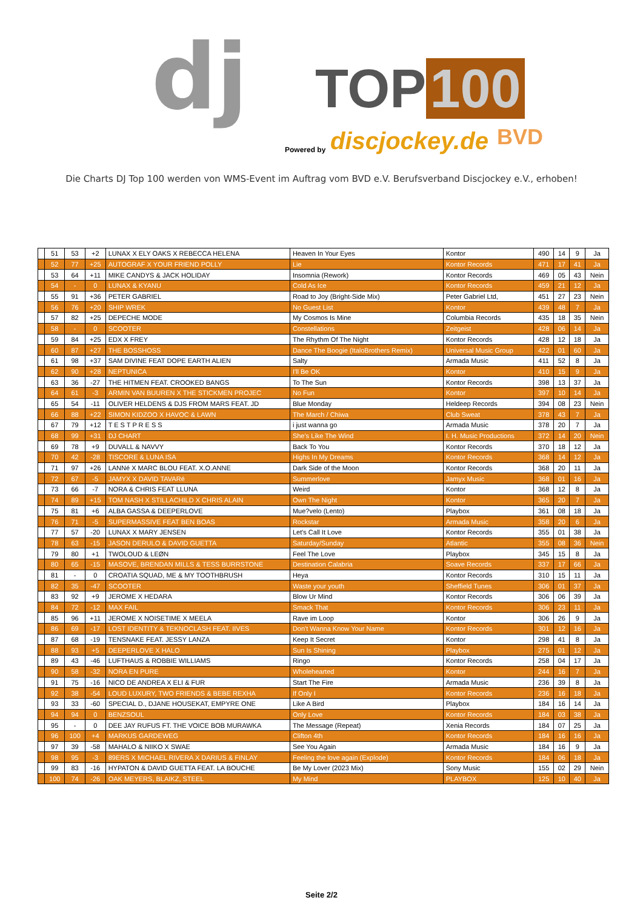dj TOP 100
Powered by discjockey.de BVD
Die Charts DJ Top 100 werden von WMS-Event im Auftrag vom BVD e.V. Berufsverband Discjockey e.V., erhoben!
| | 51 | 53 | +2 | LUNAX X ELY OAKS X REBECCA HELENA | Heaven In Your Eyes | Kontor | 490 | 14 | 9 | Ja |
| | 52 | 77 | +25 | AUTOGRAF X YOUR FRIEND POLLY | Lie | Kontor Records | 471 | 17 | 41 | Ja |
| | 53 | 64 | +11 | MIKE CANDYS & JACK HOLIDAY | Insomnia (Rework) | Kontor Records | 469 | 05 | 43 | Nein |
| | 54 | - | 0 | LUNAX & KYANU | Cold As Ice | Kontor Records | 459 | 21 | 12 | Ja |
| | 55 | 91 | +36 | PETER GABRIEL | Road to Joy (Bright-Side Mix) | Peter Gabriel Ltd, | 451 | 27 | 23 | Nein |
| | 56 | 76 | +20 | SHIP WREK | No Guest List | Kontor | 439 | 48 | 7 | Ja |
| | 57 | 82 | +25 | DEPECHE MODE | My Cosmos Is Mine | Columbia Records | 435 | 18 | 35 | Nein |
| | 58 | - | 0 | SCOOTER | Constellations | Zeitgeist | 428 | 06 | 14 | Ja |
| | 59 | 84 | +25 | EDX X FREY | The Rhythm Of The Night | Kontor Records | 428 | 12 | 18 | Ja |
| | 60 | 87 | +27 | THE BOSSHOSS | Dance The Boogie (ItaloBrothers Remix) | Universal Music Group | 422 | 01 | 60 | Ja |
| | 61 | 98 | +37 | SAM DIVINE FEAT DOPE EARTH ALIEN | Salty | Armada Music | 411 | 52 | 8 | Ja |
| | 62 | 90 | +28 | NEPTUNICA | I'll Be OK | Kontor | 410 | 15 | 9 | Ja |
| | 63 | 36 | -27 | THE HITMEN FEAT. CROOKED BANGS | To The Sun | Kontor Records | 398 | 13 | 37 | Ja |
| | 64 | 61 | -3 | ARMIN VAN BUUREN X THE STICKMEN PROJEC | No Fun | Kontor | 397 | 10 | 14 | Ja |
| | 65 | 54 | -11 | OLIVER HELDENS & DJS FROM MARS FEAT. JD | Blue Monday | Heldeep Records | 394 | 08 | 23 | Nein |
| | 66 | 88 | +22 | SIMON KIDZOO X HAVOC & LAWN | The March / Chiwa | Club Sweat | 378 | 43 | 7 | Ja |
| | 67 | 79 | +12 | T E S T P R E S S | i just wanna go | Armada Music | 378 | 20 | 7 | Ja |
| | 68 | 99 | +31 | DJ CHART | She's Like The Wind | I. H. Music Productions | 372 | 14 | 20 | Nein |
| | 69 | 78 | +9 | DUVALL & NAVVY | Back To You | Kontor Records | 370 | 18 | 12 | Ja |
| | 70 | 42 | -28 | TISCORE & LUNA ISA | Highs In My Dreams | Kontor Records | 368 | 14 | 12 | Ja |
| | 71 | 97 | +26 | LANNé X MARC BLOU FEAT. X.O.ANNE | Dark Side of the Moon | Kontor Records | 368 | 20 | 11 | Ja |
| | 72 | 67 | -5 | JAMYX X DAVID TAVARé | Summerlove | Jamyx Music | 368 | 01 | 16 | Ja |
| | 73 | 66 | -7 | NORA & CHRIS FEAT LLUNA | Weird | Kontor | 368 | 12 | 8 | Ja |
| | 74 | 89 | +15 | TOM NASH X STILLACHILD X CHRIS ALAIN | Own The Night | Kontor | 365 | 20 | 7 | Ja |
| | 75 | 81 | +6 | ALBA GASSA & DEEPERLOVE | Mue?velo (Lento) | Playbox | 361 | 08 | 18 | Ja |
| | 76 | 71 | -5 | SUPERMASSIVE FEAT BEN BOAS | Rockstar | Armada Music | 358 | 20 | 6 | Ja |
| | 77 | 57 | -20 | LUNAX X MARY JENSEN | Let's Call It Love | Kontor Records | 355 | 01 | 38 | Ja |
| | 78 | 63 | -15 | JASON DERULO & DAVID GUETTA | Saturday/Sunday | Atlantic | 355 | 08 | 36 | Nein |
| | 79 | 80 | +1 | TWOLOUD & LEØN | Feel The Love | Playbox | 345 | 15 | 8 | Ja |
| | 80 | 65 | -15 | MASOVE, BRENDAN MILLS & TESS BURRSTONE | Destination Calabria | Soave Records | 337 | 17 | 66 | Ja |
| | 81 | - | 0 | CROATIA SQUAD, ME & MY TOOTHBRUSH | Heya | Kontor Records | 310 | 15 | 11 | Ja |
| | 82 | 35 | -47 | SCOOTER | Waste your youth | Sheffield Tunes | 306 | 01 | 37 | Ja |
| | 83 | 92 | +9 | JEROME X HEDARA | Blow Ur Mind | Kontor Records | 306 | 06 | 39 | Ja |
| | 84 | 72 | -12 | MAX FAIL | Smack That | Kontor Records | 306 | 23 | 11 | Ja |
| | 85 | 96 | +11 | JEROME X NOISETIME X MEELA | Rave im Loop | Kontor | 306 | 26 | 9 | Ja |
| | 86 | 69 | -17 | LOST IDENTITY & TEKNOCLASH FEAT. IIVES | Don't Wanna Know Your Name | Kontor Records | 301 | 12 | 16 | Ja |
| | 87 | 68 | -19 | TENSNAKE FEAT. JESSY LANZA | Keep It Secret | Kontor | 298 | 41 | 8 | Ja |
| | 88 | 93 | +5 | DEEPERLOVE X HALO | Sun Is Shining | Playbox | 275 | 01 | 12 | Ja |
| | 89 | 43 | -46 | LUFTHAUS & ROBBIE WILLIAMS | Ringo | Kontor Records | 258 | 04 | 17 | Ja |
| | 90 | 58 | -32 | NORA EN PURE | Wholehearted | Kontor | 244 | 16 | 7 | Ja |
| | 91 | 75 | -16 | NICO DE ANDREA X ELI & FUR | Start The Fire | Armada Music | 236 | 39 | 8 | Ja |
| | 92 | 38 | -54 | LOUD LUXURY, TWO FRIENDS & BEBE REXHA | If Only I | Kontor Records | 236 | 16 | 18 | Ja |
| | 93 | 33 | -60 | SPECIAL D., DJANE HOUSEKAT, EMPYRE ONE | Like A Bird | Playbox | 184 | 16 | 14 | Ja |
| | 94 | 94 | 0 | BENZSOUL | Only Love | Kontor Records | 184 | 03 | 38 | Ja |
| | 95 | - | 0 | DEE JAY RUFUS FT. THE VOICE BOB MURAWKA | The Message (Repeat) | Xenia Records | 184 | 07 | 25 | Ja |
| | 96 | 100 | +4 | MARKUS GARDEWEG | Clifton 4th | Kontor Records | 184 | 16 | 16 | Ja |
| | 97 | 39 | -58 | MAHALO & NIIKO X SWAE | See You Again | Armada Music | 184 | 16 | 9 | Ja |
| | 98 | 95 | -3 | 89ERS X MICHAEL RIVERA X DARIUS & FINLAY | Feeling the love again (Explode) | Kontor Records | 184 | 06 | 18 | Ja |
| | 99 | 83 | -16 | HYPATON & DAVID GUETTA FEAT. LA BOUCHE | Be My Lover (2023 Mix) | Sony Music | 155 | 02 | 29 | Nein |
| | 100 | 74 | -26 | OAK MEYERS, BLAIKZ, STEEL | My Mind | PLAYBOX | 125 | 10 | 40 | Ja |
Seite 2/2